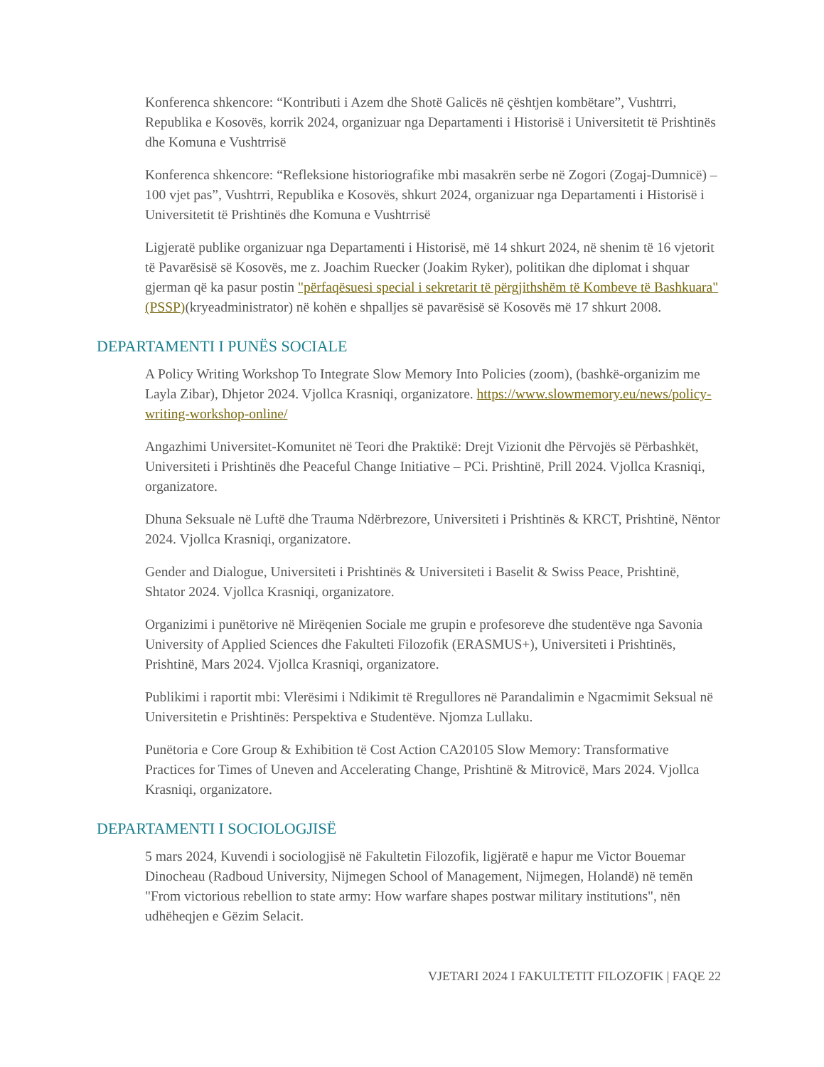Konferenca shkencore: “Kontributi i Azem dhe Shotë Galicës në çështjen kombëtare”, Vushtrri, Republika e Kosovës, korrik 2024, organizuar nga Departamenti i Historisë i Universitetit të Prishtinës dhe Komuna e Vushtrrisë
Konferenca shkencore: “Refleksione historiografike mbi masakrën serbe në Zogori (Zogaj-Dumnicë) – 100 vjet pas”, Vushtrri, Republika e Kosovës, shkurt 2024, organizuar nga Departamenti i Historisë i Universitetit të Prishtinës dhe Komuna e Vushtrrisë
Ligjeratë publike organizuar nga Departamenti i Historisë, më 14 shkurt 2024, në shenim të 16 vjetorit të Pavarësisë së Kosovës, me z. Joachim Ruecker (Joakim Ryker), politikan dhe diplomat i shquar gjerman që ka pasur postin "përfaqësuesi special i sekretarit të përgjithshëm të Kombeve të Bashkuara"(PSSP)(kryeadministrator) në kohën e shpalljes së pavarësisë së Kosovës më 17 shkurt 2008.
DEPARTAMENTI I PUNËS SOCIALE
A Policy Writing Workshop To Integrate Slow Memory Into Policies (zoom), (bashkë-organizim me Layla Zibar), Dhjetor 2024. Vjollca Krasniqi, organizatore. https://www.slowmemory.eu/news/policy-writing-workshop-online/
Angazhimi Universitet-Komunitet në Teori dhe Praktikë: Drejt Vizionit dhe Përvojës së Përbashkët, Universiteti i Prishtinës dhe Peaceful Change Initiative – PCi. Prishtinë, Prill 2024. Vjollca Krasniqi, organizatore.
Dhuna Seksuale në Luftë dhe Trauma Ndërbrezore, Universiteti i Prishtinës & KRCT, Prishtinë, Nëntor 2024. Vjollca Krasniqi, organizatore.
Gender and Dialogue, Universiteti i Prishtinës & Universiteti i Baselit & Swiss Peace, Prishtinë, Shtator 2024. Vjollca Krasniqi, organizatore.
Organizimi i punëtorive në Mirëqenien Sociale me grupin e profesoreve dhe studentëve nga Savonia University of Applied Sciences dhe Fakulteti Filozofik (ERASMUS+), Universiteti i Prishtinës, Prishtinë, Mars 2024. Vjollca Krasniqi, organizatore.
Publikimi i raportit mbi: Vlerësimi i Ndikimit të Rregullores në Parandalimin e Ngacmimit Seksual në Universitetin e Prishtinës: Perspektiva e Studentëve. Njomza Lullaku.
Punëtoria e Core Group & Exhibition të Cost Action CA20105 Slow Memory: Transformative Practices for Times of Uneven and Accelerating Change, Prishtinë & Mitrovicë, Mars 2024. Vjollca Krasniqi, organizatore.
DEPARTAMENTI I SOCIOLOGJISË
5 mars 2024, Kuvendi i sociologjisë në Fakultetin Filozofik, ligjëratë e hapur me Victor Bouemar Dinocheau (Radboud University, Nijmegen School of Management, Nijmegen, Holandë) në temën "From victorious rebellion to state army: How warfare shapes postwar military institutions", nën udhëheqjen e Gëzim Selacit.
VJETARI 2024 I FAKULTETIT FILOZOFIK | FAQE 22